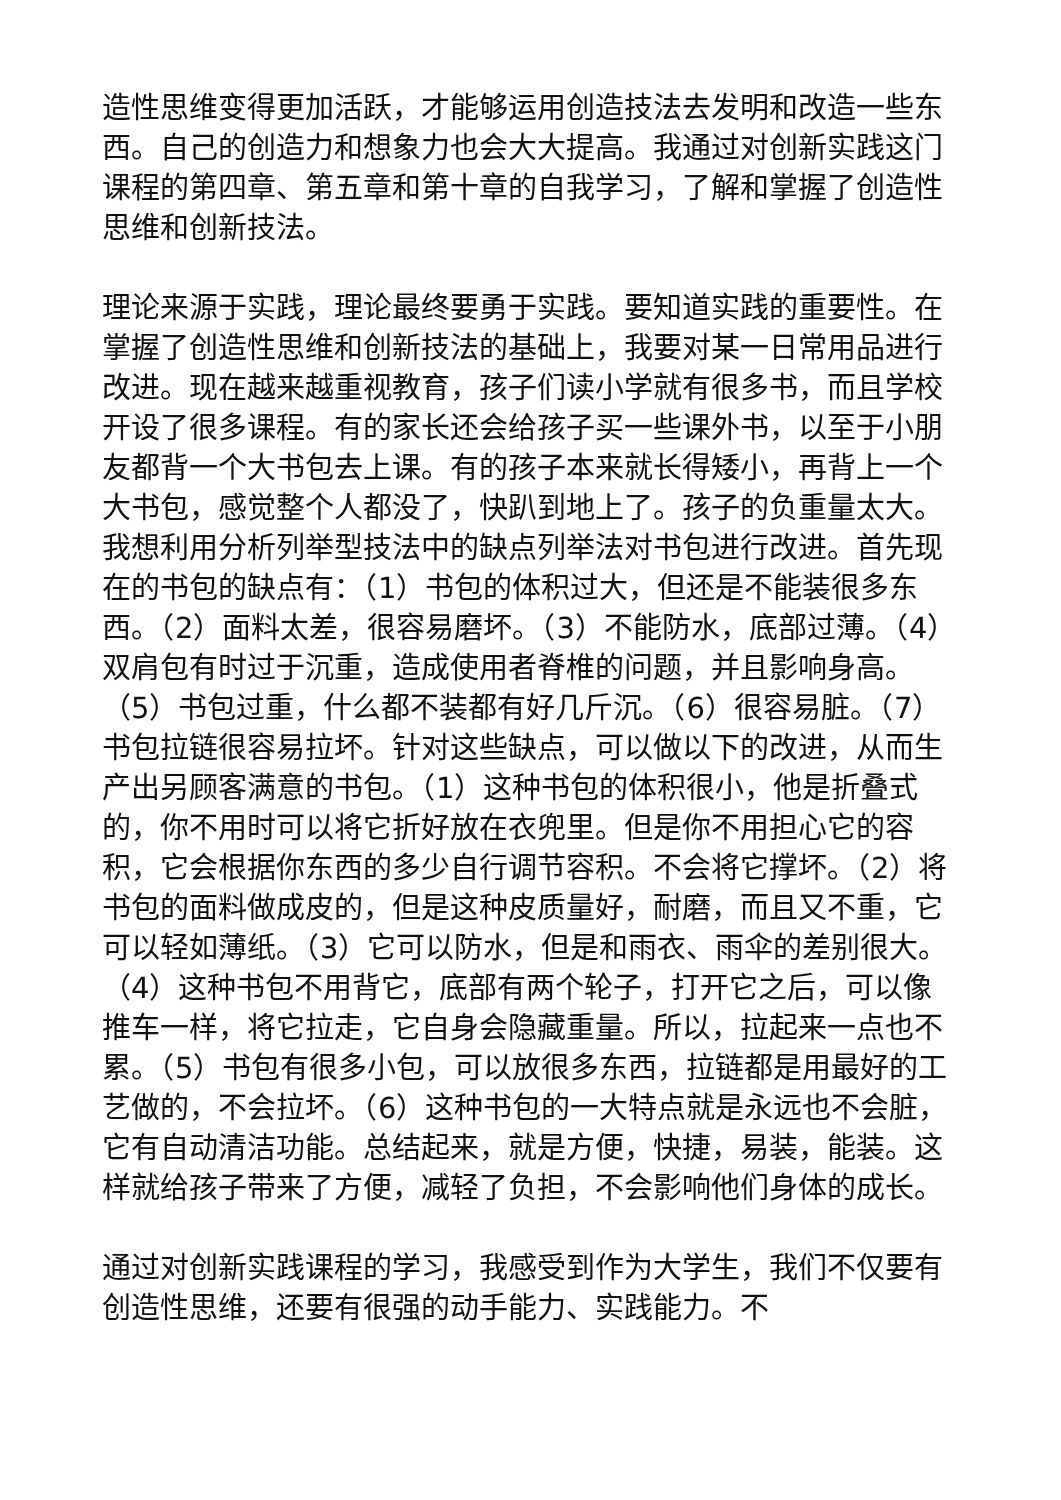造性思维变得更加活跃，才能够运用创造技法去发明和改造一些东西。自己的创造力和想象力也会大大提高。我通过对创新实践这门课程的第四章、第五章和第十章的自我学习，了解和掌握了创造性思维和创新技法。
理论来源于实践，理论最终要勇于实践。要知道实践的重要性。在掌握了创造性思维和创新技法的基础上，我要对某一日常用品进行改进。现在越来越重视教育，孩子们读小学就有很多书，而且学校开设了很多课程。有的家长还会给孩子买一些课外书，以至于小朋友都背一个大书包去上课。有的孩子本来就长得矮小，再背上一个大书包，感觉整个人都没了，快趴到地上了。孩子的负重量太大。我想利用分析列举型技法中的缺点列举法对书包进行改进。首先现在的书包的缺点有：（1）书包的体积过大，但还是不能装很多东西。（2）面料太差，很容易磨坏。（3）不能防水，底部过薄。（4）双肩包有时过于沉重，造成使用者脊椎的问题，并且影响身高。（5）书包过重，什么都不装都有好几斤沉。（6）很容易脏。（7）书包拉链很容易拉坏。针对这些缺点，可以做以下的改进，从而生产出另顾客满意的书包。（1）这种书包的体积很小，他是折叠式的，你不用时可以将它折好放在衣兜里。但是你不用担心它的容积，它会根据你东西的多少自行调节容积。不会将它撑坏。（2）将书包的面料做成皮的，但是这种皮质量好，耐磨，而且又不重，它可以轻如薄纸。（3）它可以防水，但是和雨衣、雨伞的差别很大。（4）这种书包不用背它，底部有两个轮子，打开它之后，可以像推车一样，将它拉走，它自身会隐藏重量。所以，拉起来一点也不累。（5）书包有很多小包，可以放很多东西，拉链都是用最好的工艺做的，不会拉坏。（6）这种书包的一大特点就是永远也不会脏，它有自动清洁功能。总结起来，就是方便，快捷，易装，能装。这样就给孩子带来了方便，减轻了负担，不会影响他们身体的成长。
通过对创新实践课程的学习，我感受到作为大学生，我们不仅要有创造性思维，还要有很强的动手能力、实践能力。不